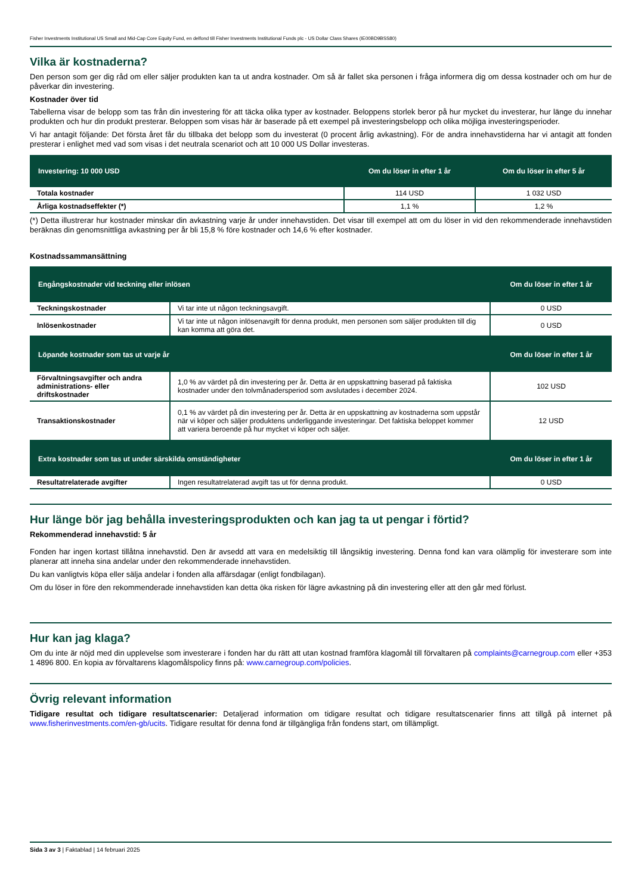Fisher Investments Institutional US Small and Mid-Cap Core Equity Fund, en delfond till Fisher Investments Institutional Funds plc - US Dollar Class Shares (IE00BD9BSS80)
Vilka är kostnaderna?
Den person som ger dig råd om eller säljer produkten kan ta ut andra kostnader. Om så är fallet ska personen i fråga informera dig om dessa kostnader och om hur de påverkar din investering.
Kostnader över tid
Tabellerna visar de belopp som tas från din investering för att täcka olika typer av kostnader. Beloppens storlek beror på hur mycket du investerar, hur länge du innehar produkten och hur din produkt presterar. Beloppen som visas här är baserade på ett exempel på investeringsbelopp och olika möjliga investeringsperioder.
Vi har antagit följande: Det första året får du tillbaka det belopp som du investerat (0 procent årlig avkastning). För de andra innehavstiderna har vi antagit att fonden presterar i enlighet med vad som visas i det neutrala scenariot och att 10 000 US Dollar investeras.
| Investering: 10 000 USD | Om du löser in efter 1 år | Om du löser in efter 5 år |
| --- | --- | --- |
| Totala kostnader | 114 USD | 1 032 USD |
| Årliga kostnadseffekter (*) | 1,1 % | 1,2 % |
(*) Detta illustrerar hur kostnader minskar din avkastning varje år under innehavstiden. Det visar till exempel att om du löser in vid den rekommenderade innehavstiden beräknas din genomsnittliga avkastning per år bli 15,8 % före kostnader och 14,6 % efter kostnader.
Kostnadssammansättning
| Engångskostnader vid teckning eller inlösen | | Om du löser in efter 1 år |
| --- | --- | --- |
| Teckningskostnader | Vi tar inte ut någon teckningsavgift. | 0 USD |
| Inlösenkostnader | Vi tar inte ut någon inlösenavgift för denna produkt, men personen som säljer produkten till dig kan komma att göra det. | 0 USD |
| Löpande kostnader som tas ut varje år | | Om du löser in efter 1 år |
| Förvaltningsavgifter och andra administrations- eller driftskostnader | 1,0 % av värdet på din investering per år. Detta är en uppskattning baserad på faktiska kostnader under den tolvmånadersperiod som avslutades i december 2024. | 102 USD |
| Transaktionskostnader | 0,1 % av värdet på din investering per år. Detta är en uppskattning av kostnaderna som uppstår när vi köper och säljer produktens underliggande investeringar. Det faktiska beloppet kommer att variera beroende på hur mycket vi köper och säljer. | 12 USD |
| Extra kostnader som tas ut under särskilda omständigheter | | Om du löser in efter 1 år |
| Resultatrelaterade avgifter | Ingen resultatrelaterad avgift tas ut för denna produkt. | 0 USD |
Hur länge bör jag behålla investeringsprodukten och kan jag ta ut pengar i förtid?
Rekommenderad innehavstid: 5 år
Fonden har ingen kortast tillåtna innehavstid. Den är avsedd att vara en medelsiktig till långsiktig investering. Denna fond kan vara olämplig för investerare som inte planerar att inneha sina andelar under den rekommenderade innehavstiden.
Du kan vanligtvis köpa eller sälja andelar i fonden alla affärsdagar (enligt fondbilagan).
Om du löser in före den rekommenderade innehavstiden kan detta öka risken för lägre avkastning på din investering eller att den går med förlust.
Hur kan jag klaga?
Om du inte är nöjd med din upplevelse som investerare i fonden har du rätt att utan kostnad framföra klagomål till förvaltaren på complaints@carnegroup.com eller +353 1 4896 800. En kopia av förvaltarens klagomålspolicy finns på: www.carnegroup.com/policies.
Övrig relevant information
Tidigare resultat och tidigare resultatscenarier: Detaljerad information om tidigare resultat och tidigare resultatscenarier finns att tillgå på internet på www.fisherinvestments.com/en-gb/ucits. Tidigare resultat för denna fond är tillgängliga från fondens start, om tillämpligt.
Sida 3 av 3 | Faktablad | 14 februari 2025